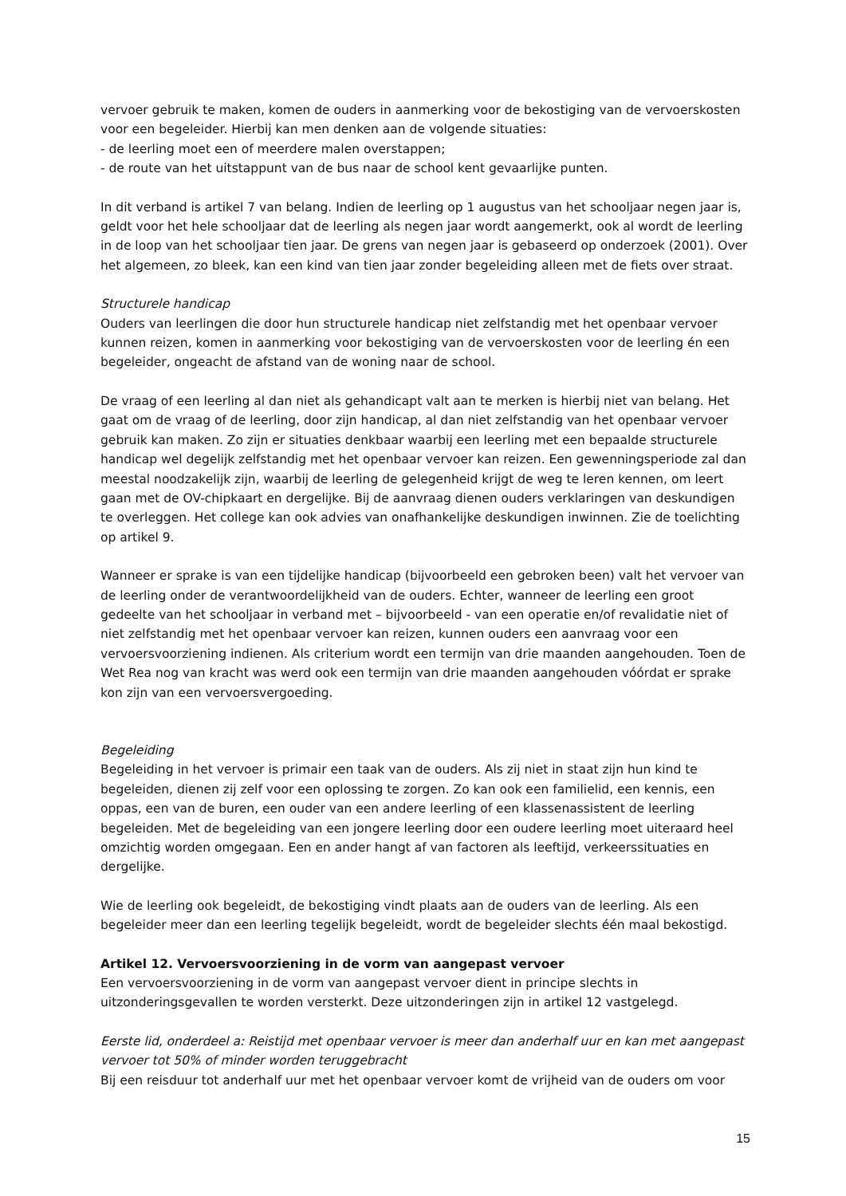vervoer gebruik te maken, komen de ouders in aanmerking voor de bekostiging van de vervoerskosten voor een begeleider. Hierbij kan men denken aan de volgende situaties:
- de leerling moet een of meerdere malen overstappen;
- de route van het uitstappunt van de bus naar de school kent gevaarlijke punten.
In dit verband is artikel 7 van belang. Indien de leerling op 1 augustus van het schooljaar negen jaar is, geldt voor het hele schooljaar dat de leerling als negen jaar wordt aangemerkt, ook al wordt de leerling in de loop van het schooljaar tien jaar. De grens van negen jaar is gebaseerd op onderzoek (2001). Over het algemeen, zo bleek, kan een kind van tien jaar zonder begeleiding alleen met de fiets over straat.
Structurele handicap
Ouders van leerlingen die door hun structurele handicap niet zelfstandig met het openbaar vervoer kunnen reizen, komen in aanmerking voor bekostiging van de vervoerskosten voor de leerling én een begeleider, ongeacht de afstand van de woning naar de school.
De vraag of een leerling al dan niet als gehandicapt valt aan te merken is hierbij niet van belang. Het gaat om de vraag of de leerling, door zijn handicap, al dan niet zelfstandig van het openbaar vervoer gebruik kan maken. Zo zijn er situaties denkbaar waarbij een leerling met een bepaalde structurele handicap wel degelijk zelfstandig met het openbaar vervoer kan reizen. Een gewenningsperiode zal dan meestal noodzakelijk zijn, waarbij de leerling de gelegenheid krijgt de weg te leren kennen, om leert gaan met de OV-chipkaart en dergelijke. Bij de aanvraag dienen ouders verklaringen van deskundigen te overleggen. Het college kan ook advies van onafhankelijke deskundigen inwinnen. Zie de toelichting op artikel 9.
Wanneer er sprake is van een tijdelijke handicap (bijvoorbeeld een gebroken been) valt het vervoer van de leerling onder de verantwoordelijkheid van de ouders. Echter, wanneer de leerling een groot gedeelte van het schooljaar in verband met – bijvoorbeeld - van een operatie en/of revalidatie niet of niet zelfstandig met het openbaar vervoer kan reizen, kunnen ouders een aanvraag voor een vervoersvoorziening indienen. Als criterium wordt een termijn van drie maanden aangehouden. Toen de Wet Rea nog van kracht was werd ook een termijn van drie maanden aangehouden vóórdat er sprake kon zijn van een vervoersvergoeding.
Begeleiding
Begeleiding in het vervoer is primair een taak van de ouders. Als zij niet in staat zijn hun kind te begeleiden, dienen zij zelf voor een oplossing te zorgen. Zo kan ook een familielid, een kennis, een oppas, een van de buren, een ouder van een andere leerling of een klassenassistent de leerling begeleiden. Met de begeleiding van een jongere leerling door een oudere leerling moet uiteraard heel omzichtig worden omgegaan. Een en ander hangt af van factoren als leeftijd, verkeerssituaties en dergelijke.
Wie de leerling ook begeleidt, de bekostiging vindt plaats aan de ouders van de leerling. Als een begeleider meer dan een leerling tegelijk begeleidt, wordt de begeleider slechts één maal bekostigd.
Artikel 12. Vervoersvoorziening in de vorm van aangepast vervoer
Een vervoersvoorziening in de vorm van aangepast vervoer dient in principe slechts in uitzonderingsgevallen te worden versterkt. Deze uitzonderingen zijn in artikel 12 vastgelegd.
Eerste lid, onderdeel a: Reistijd met openbaar vervoer is meer dan anderhalf uur en kan met aangepast vervoer tot 50% of minder worden teruggebracht
Bij een reisduur tot anderhalf uur met het openbaar vervoer komt de vrijheid van de ouders om voor
15